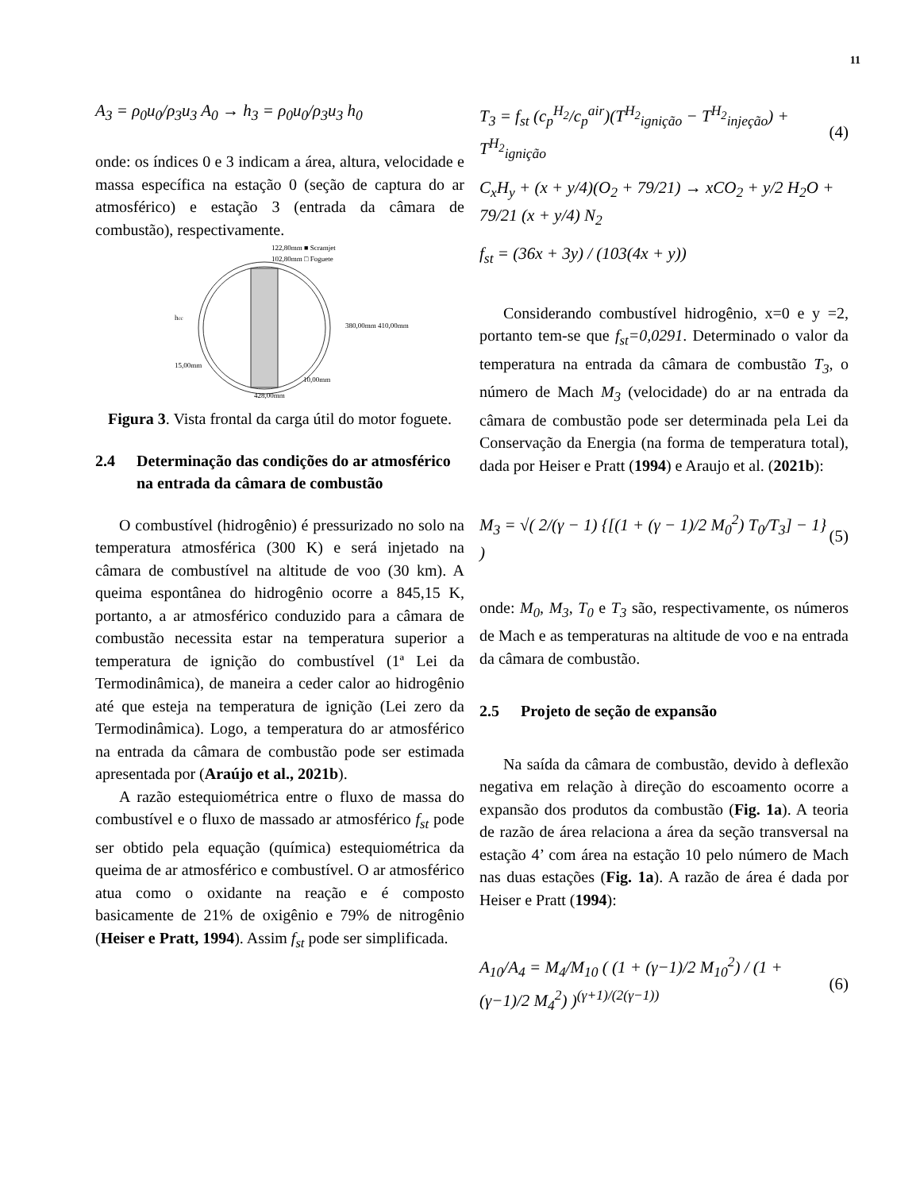11
A<sub>3</sub> = ρ<sub>0</sub>u<sub>0</sub>/ρ<sub>3</sub>u<sub>3</sub> A<sub>0</sub> → h<sub>3</sub> = ρ<sub>0</sub>u<sub>0</sub>/ρ<sub>3</sub>u<sub>3</sub> h<sub>0</sub>
onde: os índices 0 e 3 indicam a área, altura, velocidade e massa específica na estação 0 (seção de captura do ar atmosférico) e estação 3 (entrada da câmara de combustão), respectivamente.
122,80mm ■ Scramjet
102,80mm □ Foguete
428,00mm
10,00mm
380,00mm 410,00mm
15,00mm
hcc
Figura 3. Vista frontal da carga útil do motor foguete.
2.4 Determinação das condições do ar atmosférico na entrada da câmara de combustão
O combustível (hidrogênio) é pressurizado no solo na temperatura atmosférica (300 K) e será injetado na câmara de combustível na altitude de voo (30 km). A queima espontânea do hidrogênio ocorre a 845,15 K, portanto, a ar atmosférico conduzido para a câmara de combustão necessita estar na temperatura superior a temperatura de ignição do combustível (1ª Lei da Termodinâmica), de maneira a ceder calor ao hidrogênio até que esteja na temperatura de ignição (Lei zero da Termodinâmica). Logo, a temperatura do ar atmosférico na entrada da câmara de combustão pode ser estimada apresentada por (Araújo et al., 2021b).
A razão estequiométrica entre o fluxo de massa do combustível e o fluxo de massado ar atmosférico f<sub>st</sub> pode ser obtido pela equação (química) estequiométrica da queima de ar atmosférico e combustível. O ar atmosférico atua como o oxidante na reação e é composto basicamente de 21% de oxigênio e 79% de nitrogênio (Heiser e Pratt, 1994). Assim f<sub>st</sub> pode ser simplificada.
T<sub>3</sub> = f<sub>st</sub> (c<sub>p</sub><sup>H<sub>2</sub></sup>/c<sub>p</sub><sup>air</sup>)(T<sup>H<sub>2</sub></sup><sub>ignição</sub> − T<sup>H<sub>2</sub></sup><sub>injeção</sub>) + T<sup>H<sub>2</sub></sup><sub>ignição</sub> (4)
C<sub>x</sub>H<sub>y</sub> + (x + y/4)(O<sub>2</sub> + 79/21) → xCO<sub>2</sub> + y/2 H<sub>2</sub>O + 79/21 (x + y/4) N<sub>2</sub>
f<sub>st</sub> = (36x + 3y) / (103(4x + y))
Considerando combustível hidrogênio, x=0 e y =2, portanto tem-se que f<sub>st</sub>=0,0291. Determinado o valor da temperatura na entrada da câmara de combustão T<sub>3</sub>, o número de Mach M<sub>3</sub> (velocidade) do ar na entrada da câmara de combustão pode ser determinada pela Lei da Conservação da Energia (na forma de temperatura total), dada por Heiser e Pratt (1994) e Araujo et al. (2021b):
M<sub>3</sub> = √( 2/(γ − 1) {[(1 + (γ − 1)/2 M<sub>0</sub><sup>2</sup>) T<sub>0</sub>/T<sub>3</sub>] − 1} ) (5)
onde: M<sub>0</sub>, M<sub>3</sub>, T<sub>0</sub> e T<sub>3</sub> são, respectivamente, os números de Mach e as temperaturas na altitude de voo e na entrada da câmara de combustão.
2.5 Projeto de seção de expansão
Na saída da câmara de combustão, devido à deflexão negativa em relação à direção do escoamento ocorre a expansão dos produtos da combustão (Fig. 1a). A teoria de razão de área relaciona a área da seção transversal na estação 4’ com área na estação 10 pelo número de Mach nas duas estações (Fig. 1a). A razão de área é dada por Heiser e Pratt (1994):
A<sub>10</sub>/A<sub>4</sub> = M<sub>4</sub>/M<sub>10</sub> ( (1 + (γ−1)/2 M<sub>10</sub><sup>2</sup>) / (1 + (γ−1)/2 M<sub>4</sub><sup>2</sup>) )<sup>(γ+1)/(2(γ−1))</sup> (6)